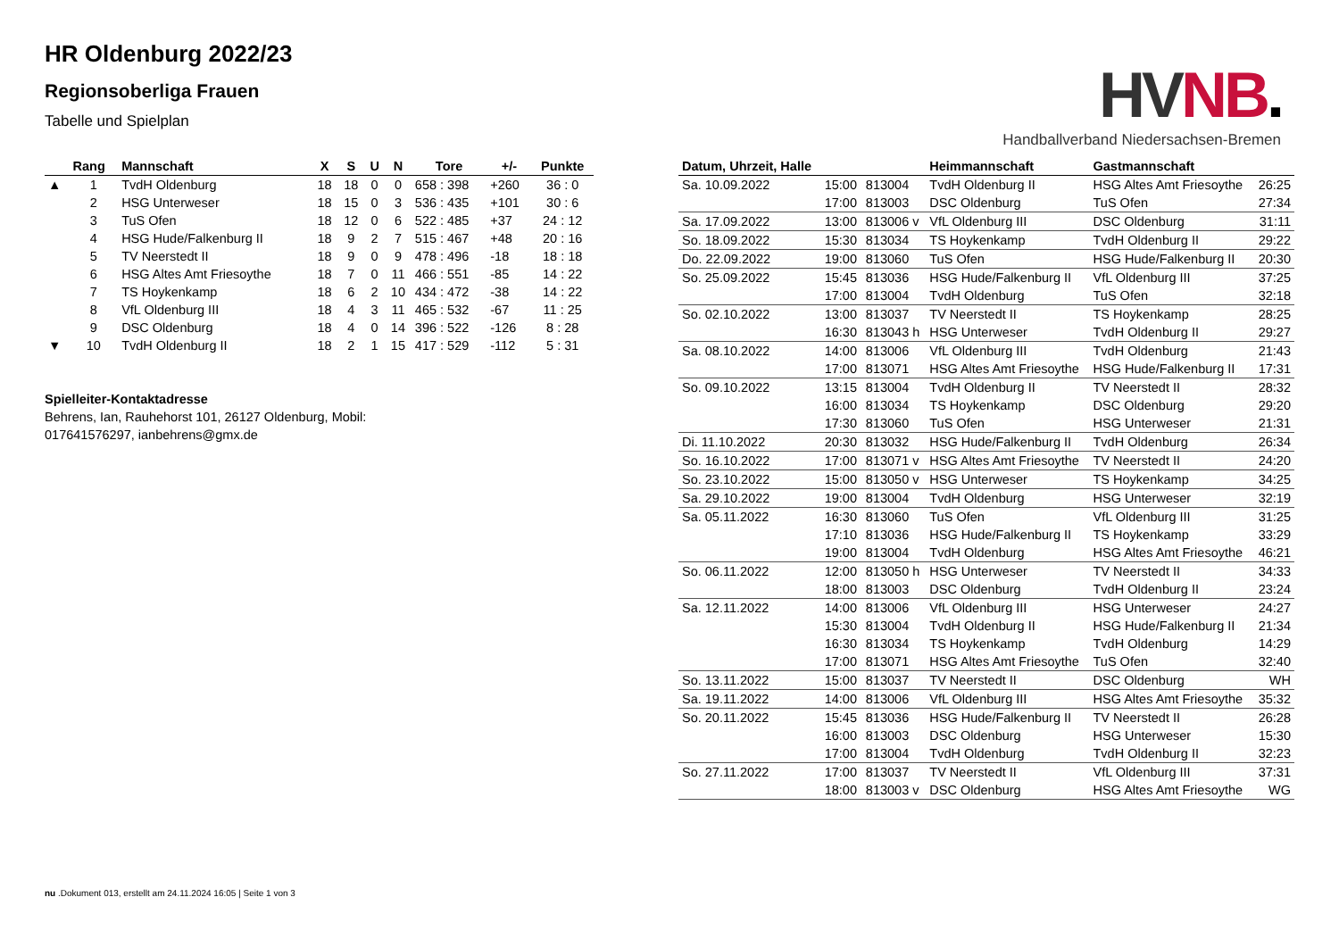HV NB.
Handballverband Niedersachsen-Bremen
HR Oldenburg 2022/23
Regionsoberliga Frauen
Tabelle und Spielplan
| | Rang | Mannschaft | X | S | U | N | Tore | +/- | Punkte |
| --- | --- | --- | --- | --- | --- | --- | --- | --- | --- |
| ▲ | 1 | TvdH Oldenburg | 18 | 18 | 0 | 0 | 658 : 398 | +260 | 36 : 0 |
| | 2 | HSG Unterweser | 18 | 15 | 0 | 3 | 536 : 435 | +101 | 30 : 6 |
| | 3 | TuS Ofen | 18 | 12 | 0 | 6 | 522 : 485 | +37 | 24 : 12 |
| | 4 | HSG Hude/Falkenburg II | 18 | 9 | 2 | 7 | 515 : 467 | +48 | 20 : 16 |
| | 5 | TV Neerstedt II | 18 | 9 | 0 | 9 | 478 : 496 | -18 | 18 : 18 |
| | 6 | HSG Altes Amt Friesoythe | 18 | 7 | 0 | 11 | 466 : 551 | -85 | 14 : 22 |
| | 7 | TS Hoykenkamp | 18 | 6 | 2 | 10 | 434 : 472 | -38 | 14 : 22 |
| | 8 | VfL Oldenburg III | 18 | 4 | 3 | 11 | 465 : 532 | -67 | 11 : 25 |
| | 9 | DSC Oldenburg | 18 | 4 | 0 | 14 | 396 : 522 | -126 | 8 : 28 |
| ▼ | 10 | TvdH Oldenburg II | 18 | 2 | 1 | 15 | 417 : 529 | -112 | 5 : 31 |
Spielleiter-Kontaktadresse
Behrens, Ian, Rauhehorst 101, 26127 Oldenburg, Mobil: 017641576297, ianbehrens@gmx.de
| Datum, Uhrzeit, Halle | | | Heimmannschaft | Gastmannschaft | |
| --- | --- | --- | --- | --- | --- |
| Sa. 10.09.2022 | 15:00 | 813004 | TvdH Oldenburg II | HSG Altes Amt Friesoythe | 26:25 |
| | 17:00 | 813003 | DSC Oldenburg | TuS Ofen | 27:34 |
| Sa. 17.09.2022 | 13:00 | 813006 v | VfL Oldenburg III | DSC Oldenburg | 31:11 |
| So. 18.09.2022 | 15:30 | 813034 | TS Hoykenkamp | TvdH Oldenburg II | 29:22 |
| Do. 22.09.2022 | 19:00 | 813060 | TuS Ofen | HSG Hude/Falkenburg II | 20:30 |
| So. 25.09.2022 | 15:45 | 813036 | HSG Hude/Falkenburg II | VfL Oldenburg III | 37:25 |
| | 17:00 | 813004 | TvdH Oldenburg | TuS Ofen | 32:18 |
| So. 02.10.2022 | 13:00 | 813037 | TV Neerstedt II | TS Hoykenkamp | 28:25 |
| | 16:30 | 813043 h | HSG Unterweser | TvdH Oldenburg II | 29:27 |
| Sa. 08.10.2022 | 14:00 | 813006 | VfL Oldenburg III | TvdH Oldenburg | 21:43 |
| | 17:00 | 813071 | HSG Altes Amt Friesoythe | HSG Hude/Falkenburg II | 17:31 |
| So. 09.10.2022 | 13:15 | 813004 | TvdH Oldenburg II | TV Neerstedt II | 28:32 |
| | 16:00 | 813034 | TS Hoykenkamp | DSC Oldenburg | 29:20 |
| | 17:30 | 813060 | TuS Ofen | HSG Unterweser | 21:31 |
| Di. 11.10.2022 | 20:30 | 813032 | HSG Hude/Falkenburg II | TvdH Oldenburg | 26:34 |
| So. 16.10.2022 | 17:00 | 813071 v | HSG Altes Amt Friesoythe | TV Neerstedt II | 24:20 |
| So. 23.10.2022 | 15:00 | 813050 v | HSG Unterweser | TS Hoykenkamp | 34:25 |
| Sa. 29.10.2022 | 19:00 | 813004 | TvdH Oldenburg | HSG Unterweser | 32:19 |
| Sa. 05.11.2022 | 16:30 | 813060 | TuS Ofen | VfL Oldenburg III | 31:25 |
| | 17:10 | 813036 | HSG Hude/Falkenburg II | TS Hoykenkamp | 33:29 |
| | 19:00 | 813004 | TvdH Oldenburg | HSG Altes Amt Friesoythe | 46:21 |
| So. 06.11.2022 | 12:00 | 813050 h | HSG Unterweser | TV Neerstedt II | 34:33 |
| | 18:00 | 813003 | DSC Oldenburg | TvdH Oldenburg II | 23:24 |
| Sa. 12.11.2022 | 14:00 | 813006 | VfL Oldenburg III | HSG Unterweser | 24:27 |
| | 15:30 | 813004 | TvdH Oldenburg II | HSG Hude/Falkenburg II | 21:34 |
| | 16:30 | 813034 | TS Hoykenkamp | TvdH Oldenburg | 14:29 |
| | 17:00 | 813071 | HSG Altes Amt Friesoythe | TuS Ofen | 32:40 |
| So. 13.11.2022 | 15:00 | 813037 | TV Neerstedt II | DSC Oldenburg | WH |
| Sa. 19.11.2022 | 14:00 | 813006 | VfL Oldenburg III | HSG Altes Amt Friesoythe | 35:32 |
| So. 20.11.2022 | 15:45 | 813036 | HSG Hude/Falkenburg II | TV Neerstedt II | 26:28 |
| | 16:00 | 813003 | DSC Oldenburg | HSG Unterweser | 15:30 |
| | 17:00 | 813004 | TvdH Oldenburg | TvdH Oldenburg II | 32:23 |
| So. 27.11.2022 | 17:00 | 813037 | TV Neerstedt II | VfL Oldenburg III | 37:31 |
| | 18:00 | 813003 v | DSC Oldenburg | HSG Altes Amt Friesoythe | WG |
nu .Dokument 013, erstellt am 24.11.2024 16:05 | Seite 1 von 3